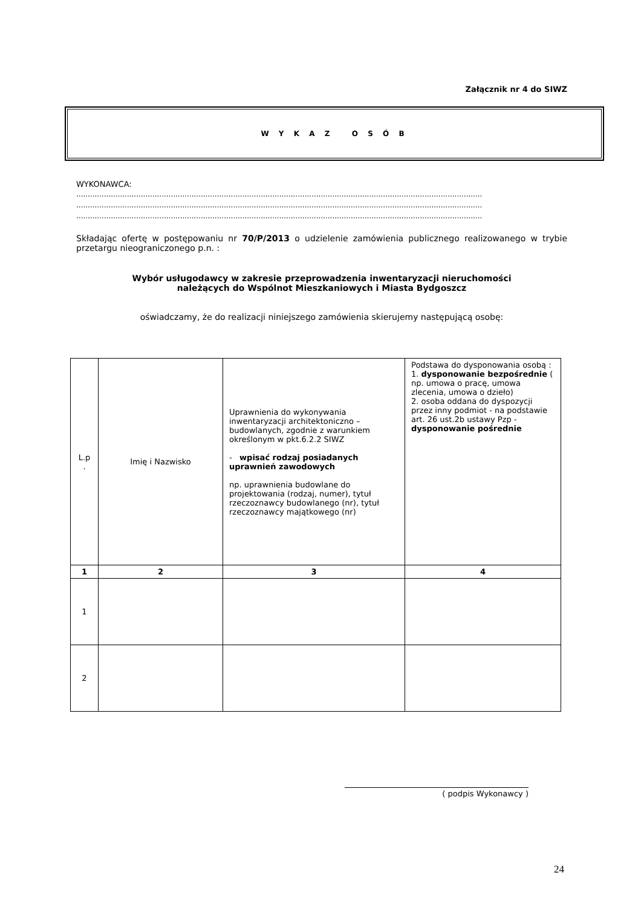Załącznik nr 4 do SIWZ
W Y K A Z O S Ó B
WYKONAWCA:
................................................................................................................................................................................
................................................................................................................................................................................
................................................................................................................................................................................
Składając ofertę w postępowaniu nr 70/P/2013 o udzielenie zamówienia publicznego realizowanego w trybie przetargu nieograniczonego p.n. :
Wybór usługodawcy w zakresie przeprowadzenia inwentaryzacji nieruchomości
należących do Wspólnot Mieszkaniowych i Miasta Bydgoszcz
oświadczamy, że do realizacji niniejszego zamówienia skierujemy następującą osobę:
| L.p . | Imię i Nazwisko | Uprawnienia do wykonywania inwentaryzacji architektoniczno – budowlanych, zgodnie z warunkiem określonym w pkt.6.2.2 SIWZ - wpisać rodzaj posiadanych uprawnień zawodowych np. uprawnienia budowlane do projektowania (rodzaj, numer), tytuł rzeczoznawcy budowlanego (nr), tytuł rzeczoznawcy majątkowego (nr) | Podstawa do dysponowania osobą : 1. dysponowanie bezpośrednie ( np. umowa o pracę, umowa zlecenia, umowa o dzieło) 2. osoba oddana do dyspozycji przez inny podmiot - na podstawie art. 26 ust.2b ustawy Pzp - dysponowanie pośrednie |
| 1 | 2 | 3 | 4 |
| 1 | | | |
| 2 | | | |
( podpis Wykonawcy )
24